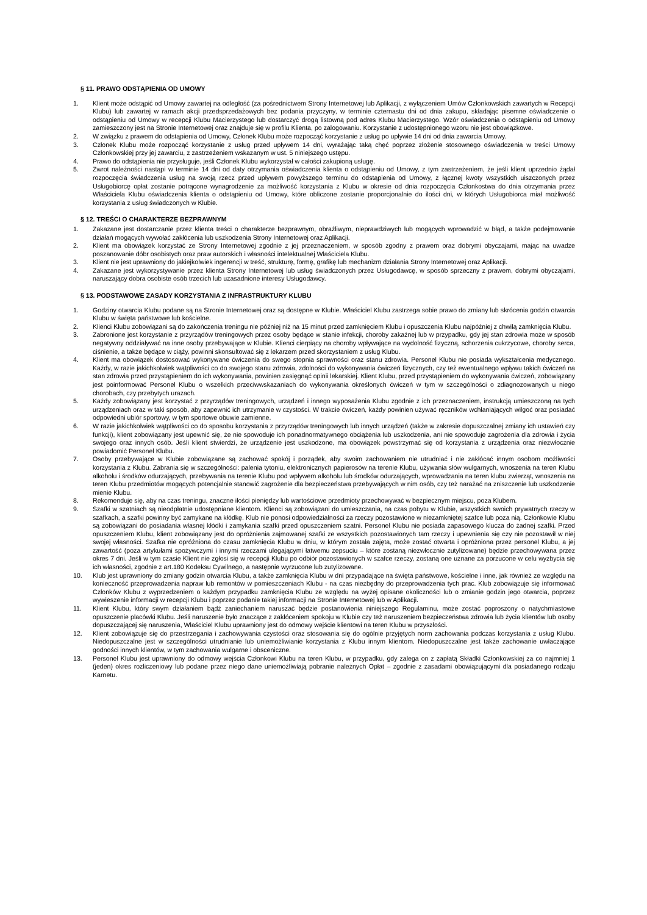§ 11. PRAWO ODSTĄPIENIA OD UMOWY
1. Klient może odstąpić od Umowy zawartej na odległość (za pośrednictwem Strony Internetowej lub Aplikacji, z wyłączeniem Umów Członkowskich zawartych w Recepcji Klubu) lub zawartej w ramach akcji przedsprzedażowych bez podania przyczyny, w terminie czternastu dni od dnia zakupu, składając pisemne oświadczenie o odstąpieniu od Umowy w recepcji Klubu Macierzystego lub dostarczyć drogą listowną pod adres Klubu Macierzystego. Wzór oświadczenia o odstąpieniu od Umowy zamieszczony jest na Stronie Internetowej oraz znajduje się w profilu Klienta, po zalogowaniu. Korzystanie z udostępnionego wzoru nie jest obowiązkowe.
2. W związku z prawem do odstąpienia od Umowy, Członek Klubu może rozpocząć korzystanie z usług po upływie 14 dni od dnia zawarcia Umowy.
3. Członek Klubu może rozpocząć korzystanie z usług przed upływem 14 dni, wyrażając taką chęć poprzez złożenie stosownego oświadczenia w treści Umowy Członkowskiej przy jej zawarciu, z zastrzeżeniem wskazanym w ust. 5 niniejszego ustępu.
4. Prawo do odstąpienia nie przysługuje, jeśli Członek Klubu wykorzystał w całości zakupioną usługę.
5. Zwrot należności nastąpi w terminie 14 dni od daty otrzymania oświadczenia klienta o odstąpieniu od Umowy, z tym zastrzeżeniem, że jeśli klient uprzednio żądał rozpoczęcia świadczenia usług na swoją rzecz przed upływem powyższego terminu do odstąpienia od Umowy, z łącznej kwoty wszystkich uiszczonych przez Usługobiorcę opłat zostanie potrącone wynagrodzenie za możliwość korzystania z Klubu w okresie od dnia rozpoczęcia Członkostwa do dnia otrzymania przez Właściciela Klubu oświadczenia klienta o odstąpieniu od Umowy, które obliczone zostanie proporcjonalnie do ilości dni, w których Usługobiorca miał możliwość korzystania z usług świadczonych w Klubie.
§ 12. TREŚCI O CHARAKTERZE BEZPRAWNYM
1. Zakazane jest dostarczanie przez klienta treści o charakterze bezprawnym, obraźliwym, nieprawdziwych lub mogących wprowadzić w błąd, a także podejmowanie działań mogących wywołać zakłócenia lub uszkodzenia Strony Internetowej oraz Aplikacji.
2. Klient ma obowiązek korzystać ze Strony Internetowej zgodnie z jej przeznaczeniem, w sposób zgodny z prawem oraz dobrymi obyczajami, mając na uwadze poszanowanie dóbr osobistych oraz praw autorskich i własności intelektualnej Właściciela Klubu.
3. Klient nie jest uprawniony do jakiejkolwiek ingerencji w treść, strukturę, formę, grafikę lub mechanizm działania Strony Internetowej oraz Aplikacji.
4. Zakazane jest wykorzystywanie przez klienta Strony Internetowej lub usług świadczonych przez Usługodawcę, w sposób sprzeczny z prawem, dobrymi obyczajami, naruszający dobra osobiste osób trzecich lub uzasadnione interesy Usługodawcy.
§ 13. PODSTAWOWE ZASADY KORZYSTANIA Z INFRASTRUKTURY KLUBU
1. Godziny otwarcia Klubu podane są na Stronie Internetowej oraz są dostępne w Klubie. Właściciel Klubu zastrzega sobie prawo do zmiany lub skrócenia godzin otwarcia Klubu w święta państwowe lub kościelne.
2. Klienci Klubu zobowiązani są do zakończenia treningu nie później niż na 15 minut przed zamknięciem Klubu i opuszczenia Klubu najpóźniej z chwilą zamknięcia Klubu.
3. Zabronione jest korzystanie z przyrządów treningowych przez osoby będące w stanie infekcji, choroby zakaźnej lub w przypadku, gdy jej stan zdrowia może w sposób negatywny oddziaływać na inne osoby przebywające w Klubie. Klienci cierpiący na choroby wpływające na wydolność fizyczną, schorzenia cukrzycowe, choroby serca, ciśnienie, a także będące w ciąży, powinni skonsultować się z lekarzem przed skorzystaniem z usług Klubu.
4. Klient ma obowiązek dostosować wykonywane ćwiczenia do swego stopnia sprawności oraz stanu zdrowia. Personel Klubu nie posiada wykształcenia medycznego. Każdy, w razie jakichkolwiek wątpliwości co do swojego stanu zdrowia, zdolności do wykonywania ćwiczeń fizycznych, czy też ewentualnego wpływu takich ćwiczeń na stan zdrowia przed przystąpieniem do ich wykonywania, powinien zasięgnąć opinii lekarskiej. Klient Klubu, przed przystąpieniem do wykonywania ćwiczeń, zobowiązany jest poinformować Personel Klubu o wszelkich przeciwwskazaniach do wykonywania określonych ćwiczeń w tym w szczególności o zdiagnozowanych u niego chorobach, czy przebytych urazach.
5. Każdy zobowiązany jest korzystać z przyrządów treningowych, urządzeń i innego wyposażenia Klubu zgodnie z ich przeznaczeniem, instrukcją umieszczoną na tych urządzeniach oraz w taki sposób, aby zapewnić ich utrzymanie w czystości. W trakcie ćwiczeń, każdy powinien używać ręczników wchłaniających wilgoć oraz posiadać odpowiedni ubiór sportowy, w tym sportowe obuwie zamienne.
6. W razie jakichkolwiek wątpliwości co do sposobu korzystania z przyrządów treningowych lub innych urządzeń (także w zakresie dopuszczalnej zmiany ich ustawień czy funkcji), klient zobowiązany jest upewnić się, że nie spowoduje ich ponadnormatywnego obciążenia lub uszkodzenia, ani nie spowoduje zagrożenia dla zdrowia i życia swojego oraz innych osób. Jeśli klient stwierdzi, że urządzenie jest uszkodzone, ma obowiązek powstrzymać się od korzystania z urządzenia oraz niezwłocznie powiadomić Personel Klubu.
7. Osoby przebywające w Klubie zobowiązane są zachować spokój i porządek, aby swoim zachowaniem nie utrudniać i nie zakłócać innym osobom możliwości korzystania z Klubu. Zabrania się w szczególności: palenia tytoniu, elektronicznych papierosów na terenie Klubu, używania słów wulgarnych, wnoszenia na teren Klubu alkoholu i środków odurzających, przebywania na terenie Klubu pod wpływem alkoholu lub środków odurzających, wprowadzania na teren klubu zwierząt, wnoszenia na teren Klubu przedmiotów mogących potencjalnie stanowić zagrożenie dla bezpieczeństwa przebywających w nim osób, czy też narażać na zniszczenie lub uszkodzenie mienie Klubu.
8. Rekomenduje się, aby na czas treningu, znaczne ilości pieniędzy lub wartościowe przedmioty przechowywać w bezpiecznym miejscu, poza Klubem.
9. Szafki w szatniach są nieodpłatnie udostępniane klientom. Klienci są zobowiązani do umieszczania, na czas pobytu w Klubie, wszystkich swoich prywatnych rzeczy w szafkach, a szafki powinny być zamykane na kłódkę. Klub nie ponosi odpowiedzialności za rzeczy pozostawione w niezamkniętej szafce lub poza nią. Członkowie Klubu są zobowiązani do posiadania własnej kłódki i zamykania szafki przed opuszczeniem szatni. Personel Klubu nie posiada zapasowego klucza do żadnej szafki. Przed opuszczeniem Klubu, klient zobowiązany jest do opróżnienia zajmowanej szafki ze wszystkich pozostawionych tam rzeczy i upewnienia się czy nie pozostawił w niej swojej własności. Szafka nie opróżniona do czasu zamknięcia Klubu w dniu, w którym została zajęta, może zostać otwarta i opróżniona przez personel Klubu, a jej zawartość (poza artykułami spożywczymi i innymi rzeczami ulegającymi łatwemu zepsuciu – które zostaną niezwłocznie zutylizowane) będzie przechowywana przez okres 7 dni. Jeśli w tym czasie Klient nie zgłosi się w recepcji Klubu po odbiór pozostawionych w szafce rzeczy, zostaną one uznane za porzucone w celu wyzbycia się ich własności, zgodnie z art.180 Kodeksu Cywilnego, a następnie wyrzucone lub zutylizowane.
10. Klub jest uprawniony do zmiany godzin otwarcia Klubu, a także zamknięcia Klubu w dni przypadające na święta państwowe, kościelne i inne, jak również ze względu na konieczność przeprowadzenia napraw lub remontów w pomieszczeniach Klubu - na czas niezbędny do przeprowadzenia tych prac. Klub zobowiązuje się informować Członków Klubu z wyprzedzeniem o każdym przypadku zamknięcia Klubu ze względu na wyżej opisane okoliczności lub o zmianie godzin jego otwarcia, poprzez wywieszenie informacji w recepcji Klubu i poprzez podanie takiej informacji na Stronie Internetowej lub w Aplikacji.
11. Klient Klubu, który swym działaniem bądź zaniechaniem naruszać będzie postanowienia niniejszego Regulaminu, może zostać poproszony o natychmiastowe opuszczenie placówki Klubu. Jeśli naruszenie było znaczące z zakłóceniem spokoju w Klubie czy też naruszeniem bezpieczeństwa zdrowia lub życia klientów lub osoby dopuszczającej się naruszenia, Właściciel Klubu uprawniony jest do odmowy wejście klientowi na teren Klubu w przyszłości.
12. Klient zobowiązuje się do przestrzegania i zachowywania czystości oraz stosowania się do ogólnie przyjętych norm zachowania podczas korzystania z usług Klubu. Niedopuszczalne jest w szczególności utrudnianie lub uniemożliwianie korzystania z Klubu innym klientom. Niedopuszczalne jest także zachowanie uwłaczające godności innych klientów, w tym zachowania wulgarne i obsceniczne.
13. Personel Klubu jest uprawniony do odmowy wejścia Członkowi Klubu na teren Klubu, w przypadku, gdy zalega on z zapłatą Składki Członkowskiej za co najmniej 1 (jeden) okres rozliczeniowy lub podane przez niego dane uniemożliwiają pobranie należnych Opłat – zgodnie z zasadami obowiązującymi dla posiadanego rodzaju Karnetu.